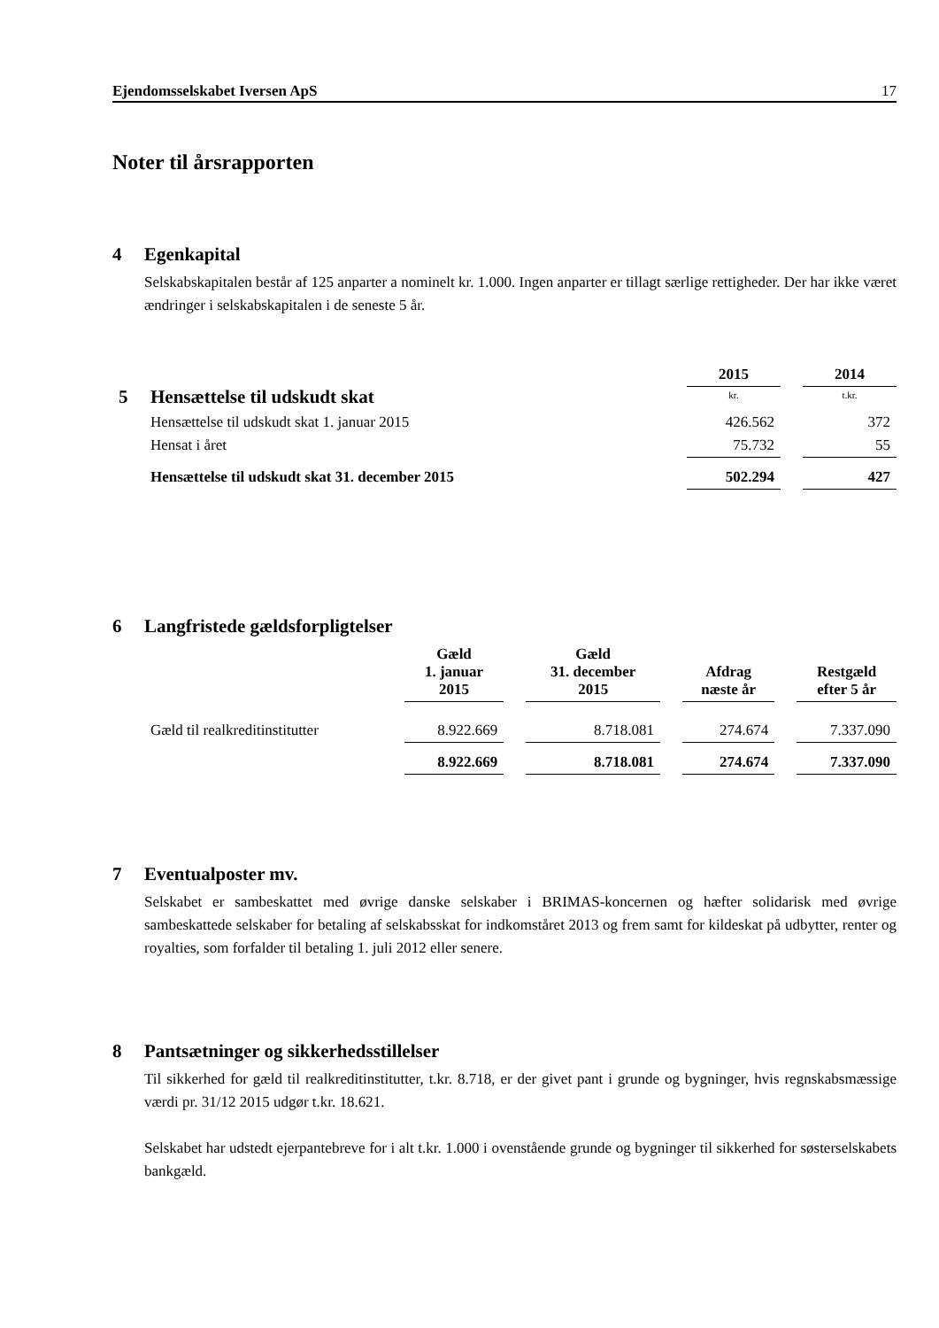Ejendomsselskabet Iversen ApS 17
Noter til årsrapporten
4 Egenkapital
Selskabskapitalen består af 125 anparter a nominelt kr. 1.000. Ingen anparter er tillagt særlige rettigheder. Der har ikke været ændringer i selskabskapitalen i de seneste 5 år.
| | 2015 | | 2014 |
| 5 Hensættelse til udskudt skat | kr. | | t.kr. |
| Hensættelse til udskudt skat 1. januar 2015 | 426.562 | | 372 |
| Hensat i året | 75.732 | | 55 |
| Hensættelse til udskudt skat 31. december 2015 | 502.294 | | 427 |
6 Langfristede gældsforpligtelser
| | Gæld 1. januar 2015 | | Gæld 31. december 2015 | | Afdrag næste år | | Restgæld efter 5 år |
| Gæld til realkreditinstitutter | 8.922.669 | | 8.718.081 | | 274.674 | | 7.337.090 |
| | 8.922.669 | | 8.718.081 | | 274.674 | | 7.337.090 |
7 Eventualposter mv.
Selskabet er sambeskattet med øvrige danske selskaber i BRIMAS-koncernen og hæfter solidarisk med øvrige sambeskattede selskaber for betaling af selskabsskat for indkomståret 2013 og frem samt for kildeskat på udbytter, renter og royalties, som forfalder til betaling 1. juli 2012 eller senere.
8 Pantsætninger og sikkerhedsstillelser
Til sikkerhed for gæld til realkreditinstitutter, t.kr. 8.718, er der givet pant i grunde og bygninger, hvis regnskabsmæssige værdi pr. 31/12 2015 udgør t.kr. 18.621.
Selskabet har udstedt ejerpantebreve for i alt t.kr. 1.000 i ovenstående grunde og bygninger til sikkerhed for søsterselskabets bankgæld.